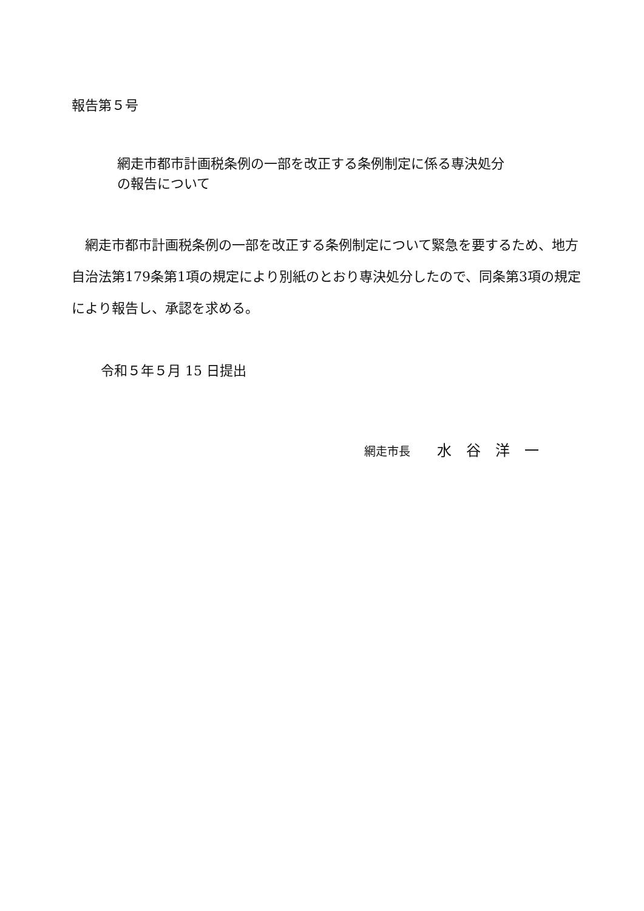報告第５号
網走市都市計画税条例の一部を改正する条例制定に係る専決処分
の報告について
　網走市都市計画税条例の一部を改正する条例制定について緊急を要するため、地方自治法第179条第1項の規定により別紙のとおり専決処分したので、同条第3項の規定により報告し、承認を求める。
令和５年５月 15 日提出
網走市長　　水　谷　洋　一